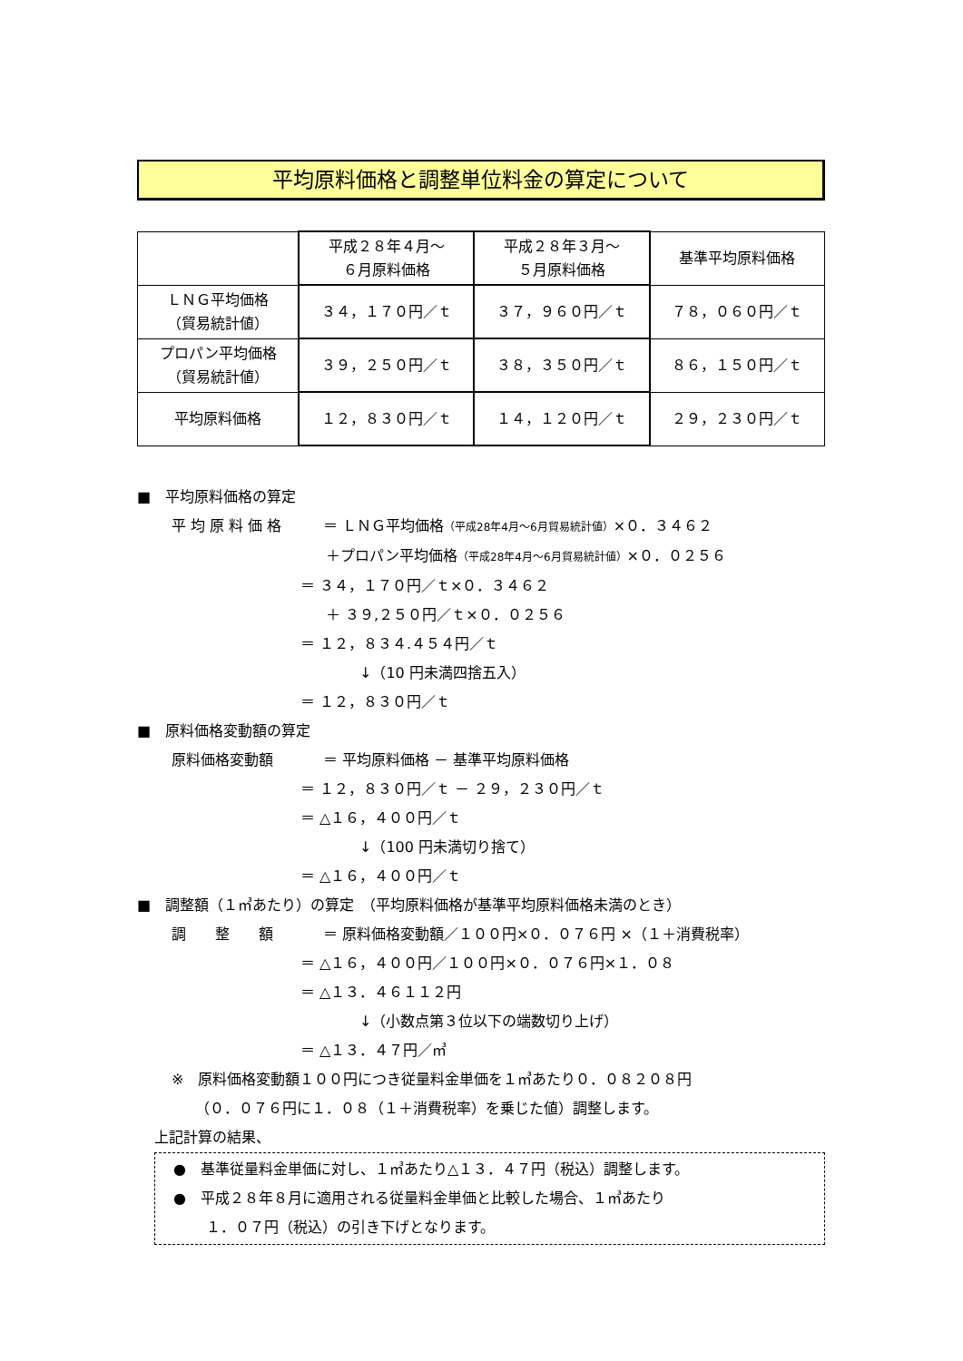平均原料価格と調整単位料金の算定について
| | 平成２８年４月～ ６月原料価格 | 平成２８年３月～ ５月原料価格 | 基準平均原料価格 |
| --- | --- | --- | --- |
| ＬＮＧ平均価格 （貿易統計値） | ３４，１７０円／ｔ | ３７，９６０円／ｔ | ７８，０６０円／ｔ |
| プロパン平均価格 （貿易統計値） | ３９，２５０円／ｔ | ３８，３５０円／ｔ | ８６，１５０円／ｔ |
| 平均原料価格 | １２，８３０円／ｔ | １４，１２０円／ｔ | ２９，２３０円／ｔ |
■　平均原料価格の算定
平 均 原 料 価 格 ＝ ＬＮＧ平均価格（平成28年4月～6月貿易統計値）×０．３４６２
＋プロパン平均価格（平成28年4月～6月貿易統計値）×０．０２５６
＝ ３４，１７０円／ｔ×０．３４６２
＋ ３９,２５０円／ｔ×０．０２５６
＝ １２，８３４.４５４円／ｔ
↓（10 円未満四捨五入）
＝ １２，８３０円／ｔ
■　原料価格変動額の算定
原料価格変動額 ＝ 平均原料価格 － 基準平均原料価格
＝ １２，８３０円／ｔ － ２９，２３０円／ｔ
＝ △１６，４００円／ｔ
↓（100 円未満切り捨て）
＝ △１６，４００円／ｔ
■　調整額（１㎥あたり）の算定　（平均原料価格が基準平均原料価格未満のとき）
調　　整　　額 ＝ 原料価格変動額／１００円×０．０７６円 ×（１＋消費税率）
＝ △１６，４００円／１００円×０．０７６円×１．０８
＝ △１３．４６１１２円
↓（小数点第３位以下の端数切り上げ）
＝ △１３．４７円／㎥
※　原料価格変動額１００円につき従量料金単価を１㎥あたり０．０８２０８円
（０．０７６円に１．０８（１＋消費税率）を乗じた値）調整します。
上記計算の結果、
●　基準従量料金単価に対し、１㎥あたり△１３．４７円（税込）調整します。
●　平成２８年８月に適用される従量料金単価と比較した場合、１㎥あたり
１．０７円（税込）の引き下げとなります。